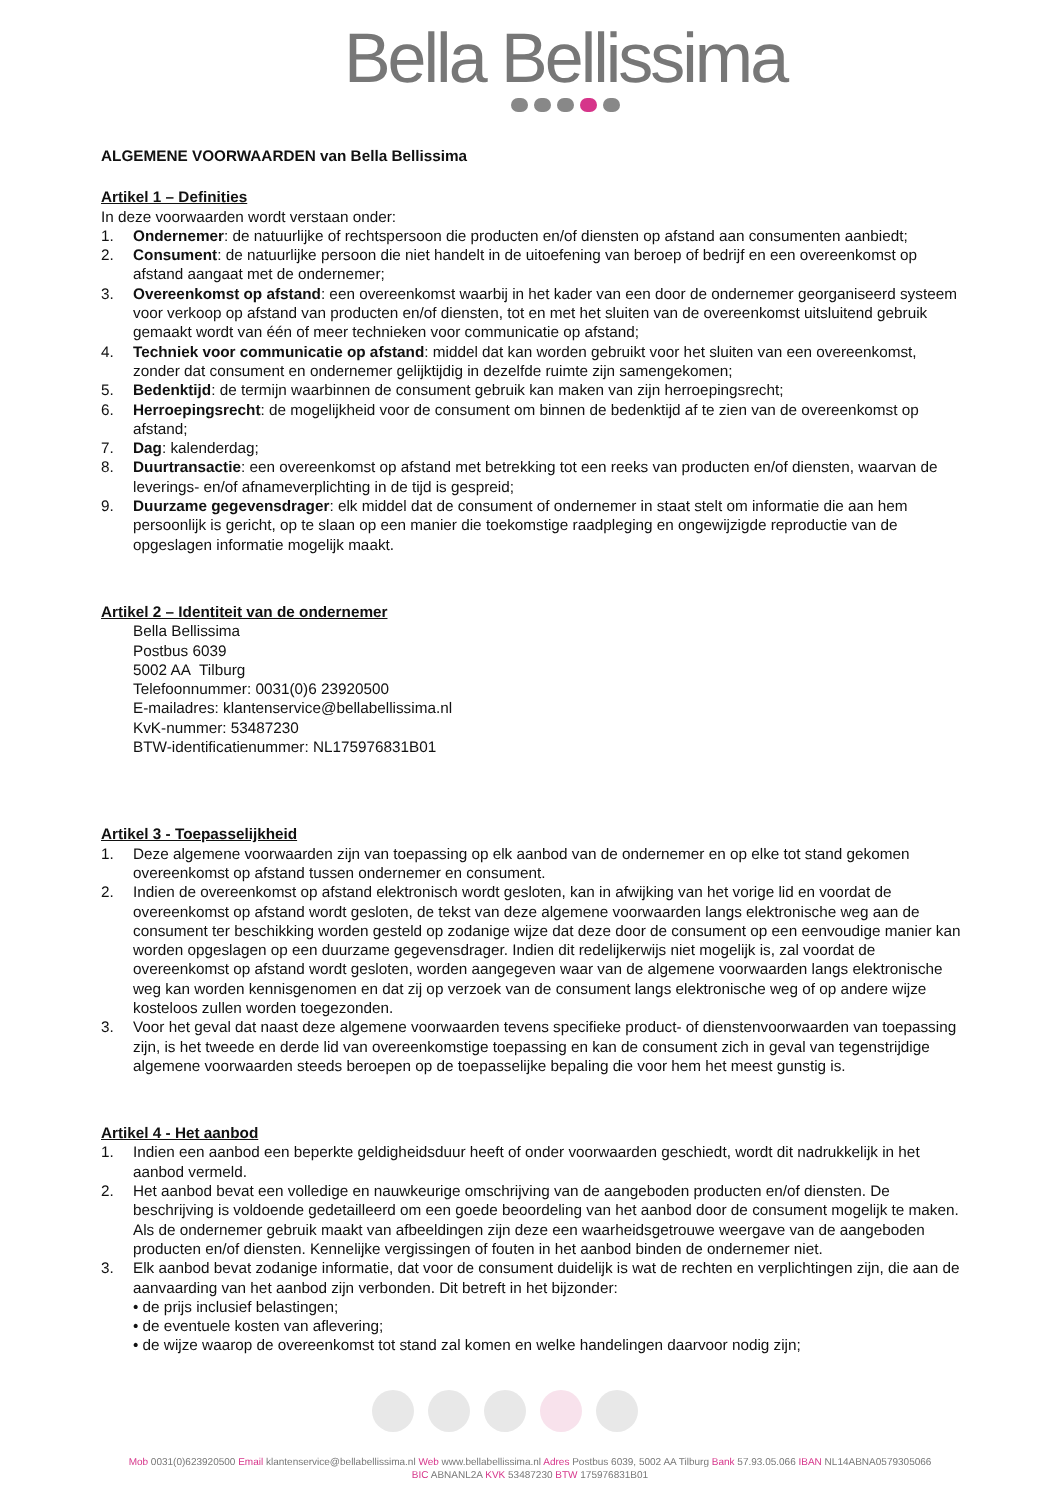Bella Bellissima
ALGEMENE VOORWAARDEN van Bella Bellissima
Artikel 1 – Definities
In deze voorwaarden wordt verstaan onder:
1. Ondernemer: de natuurlijke of rechtspersoon die producten en/of diensten op afstand aan consumenten aanbiedt;
2. Consument: de natuurlijke persoon die niet handelt in de uitoefening van beroep of bedrijf en een overeenkomst op afstand aangaat met de ondernemer;
3. Overeenkomst op afstand: een overeenkomst waarbij in het kader van een door de ondernemer georganiseerd systeem voor verkoop op afstand van producten en/of diensten, tot en met het sluiten van de overeenkomst uitsluitend gebruik gemaakt wordt van één of meer technieken voor communicatie op afstand;
4. Techniek voor communicatie op afstand: middel dat kan worden gebruikt voor het sluiten van een overeenkomst, zonder dat consument en ondernemer gelijktijdig in dezelfde ruimte zijn samengekomen;
5. Bedenktijd: de termijn waarbinnen de consument gebruik kan maken van zijn herroepingsrecht;
6. Herroepingsrecht: de mogelijkheid voor de consument om binnen de bedenktijd af te zien van de overeenkomst op afstand;
7. Dag: kalenderdag;
8. Duurtransactie: een overeenkomst op afstand met betrekking tot een reeks van producten en/of diensten, waarvan de leverings- en/of afnameverplichting in de tijd is gespreid;
9. Duurzame gegevensdrager: elk middel dat de consument of ondernemer in staat stelt om informatie die aan hem persoonlijk is gericht, op te slaan op een manier die toekomstige raadpleging en ongewijzigde reproductie van de opgeslagen informatie mogelijk maakt.
Artikel 2 – Identiteit van de ondernemer
Bella Bellissima
Postbus 6039
5002 AA Tilburg
Telefoonnummer: 0031(0)6 23920500
E-mailadres: klantenservice@bellabellissima.nl
KvK-nummer: 53487230
BTW-identificatienummer: NL175976831B01
Artikel 3 - Toepasselijkheid
1. Deze algemene voorwaarden zijn van toepassing op elk aanbod van de ondernemer en op elke tot stand gekomen overeenkomst op afstand tussen ondernemer en consument.
2. Indien de overeenkomst op afstand elektronisch wordt gesloten, kan in afwijking van het vorige lid en voordat de overeenkomst op afstand wordt gesloten, de tekst van deze algemene voorwaarden langs elektronische weg aan de consument ter beschikking worden gesteld op zodanige wijze dat deze door de consument op een eenvoudige manier kan worden opgeslagen op een duurzame gegevensdrager. Indien dit redelijkerwijs niet mogelijk is, zal voordat de overeenkomst op afstand wordt gesloten, worden aangegeven waar van de algemene voorwaarden langs elektronische weg kan worden kennisgenomen en dat zij op verzoek van de consument langs elektronische weg of op andere wijze kosteloos zullen worden toegezonden.
3. Voor het geval dat naast deze algemene voorwaarden tevens specifieke product- of dienstenvoorwaarden van toepassing zijn, is het tweede en derde lid van overeenkomstige toepassing en kan de consument zich in geval van tegenstrijdige algemene voorwaarden steeds beroepen op de toepasselijke bepaling die voor hem het meest gunstig is.
Artikel 4 - Het aanbod
1. Indien een aanbod een beperkte geldigheidsduur heeft of onder voorwaarden geschiedt, wordt dit nadrukkelijk in het aanbod vermeld.
2. Het aanbod bevat een volledige en nauwkeurige omschrijving van de aangeboden producten en/of diensten. De beschrijving is voldoende gedetailleerd om een goede beoordeling van het aanbod door de consument mogelijk te maken. Als de ondernemer gebruik maakt van afbeeldingen zijn deze een waarheidsgetrouwe weergave van de aangeboden producten en/of diensten. Kennelijke vergissingen of fouten in het aanbod binden de ondernemer niet.
3. Elk aanbod bevat zodanige informatie, dat voor de consument duidelijk is wat de rechten en verplichtingen zijn, die aan de aanvaarding van het aanbod zijn verbonden. Dit betreft in het bijzonder:
• de prijs inclusief belastingen;
• de eventuele kosten van aflevering;
• de wijze waarop de overeenkomst tot stand zal komen en welke handelingen daarvoor nodig zijn;
Mob 0031(0)623920500 Email klantenservice@bellabellissima.nl Web www.bellabellissima.nl Adres Postbus 6039, 5002 AA Tilburg Bank 57.93.05.066 IBAN NL14ABNA0579305066
BIC ABNANL2A KVK 53487230 BTW 175976831B01